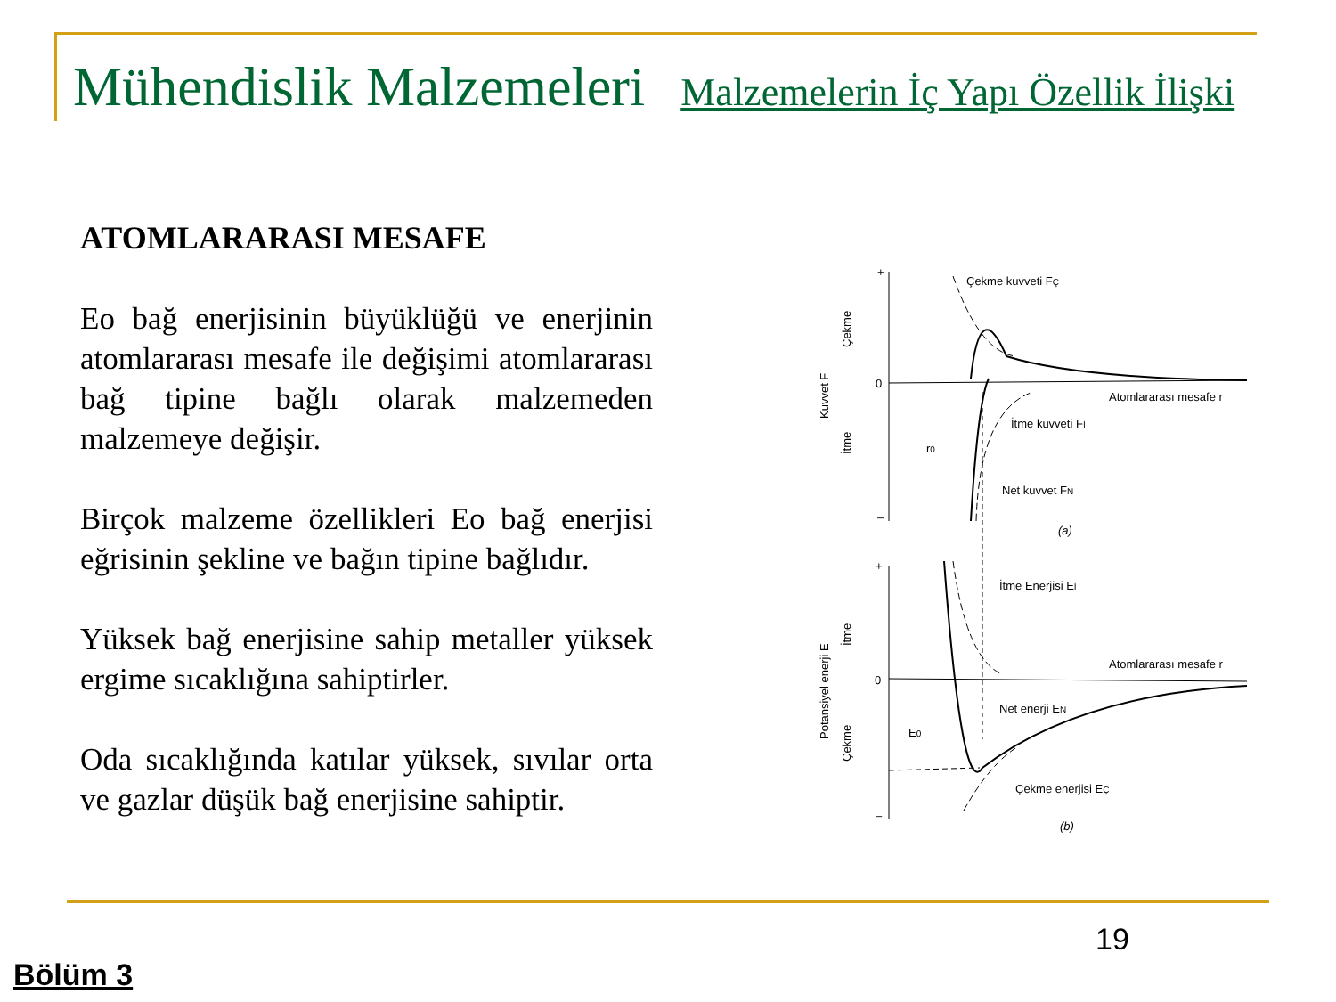Mühendislik Malzemeleri Malzemelerin İç Yapı Özellik İlişki
ATOMLARARASI MESAFE
Eo bağ enerjisinin büyüklüğü ve enerjinin atomlararası mesafe ile değişimi atomlararası bağ tipine bağlı olarak malzemeden malzemeye değişir.
Birçok malzeme özellikleri Eo bağ enerjisi eğrisinin şekline ve bağın tipine bağlıdır.
Yüksek bağ enerjisine sahip metaller yüksek ergime sıcaklığına sahiptirler.
Oda sıcaklığında katılar yüksek, sıvılar orta ve gazlar düşük bağ enerjisine sahiptir.
+
0
–
Çekme kuvveti FÇ
Atomlararası mesafe r
İtme kuvveti Fİ
r0
Net kuvvet FN
(a)
Kuvvet F
Çekme
İtme
+
0
–
İtme Enerjisi Eİ
Atomlararası mesafe r
Net enerji EN
E0
Çekme enerjisi EÇ
(b)
Potansiyel enerji E
İtme
Çekme
19
Bölüm 3